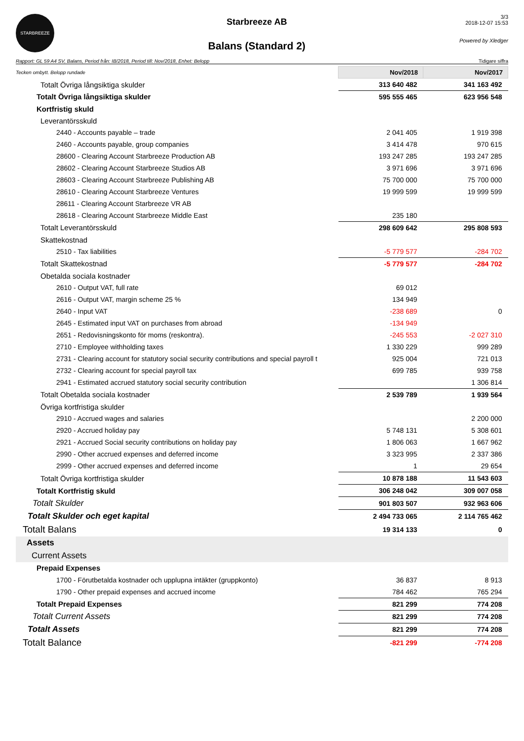STARBREEZE
Starbreeze AB
Balans (Standard 2)
3/3
2018-12-07 15:53
Powered by Xledger
Rapport: GL 59 A4 SV, Balans, Period från: IB/2018, Period till: Nov/2018, Enhet: Belopp Tidigare siffra
| Tecken ombytt. Belopp rundade | Nov/2018 | Nov/2017 |
| Totalt Övriga långsiktiga skulder | 313 640 482 | 341 163 492 |
| Totalt Övriga långsiktiga skulder | 595 555 465 | 623 956 548 |
| Kortfristig skuld | | |
| Leverantörsskuld | | |
| 2440 - Accounts payable – trade | 2 041 405 | 1 919 398 |
| 2460 - Accounts payable, group companies | 3 414 478 | 970 615 |
| 28600 - Clearing Account Starbreeze Production AB | 193 247 285 | 193 247 285 |
| 28602 - Clearing Account Starbreeze Studios AB | 3 971 696 | 3 971 696 |
| 28603 - Clearing Account Starbreeze Publishing AB | 75 700 000 | 75 700 000 |
| 28610 - Clearing Account Starbreeze Ventures | 19 999 599 | 19 999 599 |
| 28611 - Clearing Account Starbreeze VR AB | | |
| 28618 - Clearing Account Starbreeze Middle East | 235 180 | |
| Totalt Leverantörsskuld | 298 609 642 | 295 808 593 |
| Skattekostnad | | |
| 2510 - Tax liabilities | -5 779 577 | -284 702 |
| Totalt Skattekostnad | -5 779 577 | -284 702 |
| Obetalda sociala kostnader | | |
| 2610 - Output VAT, full rate | 69 012 | |
| 2616 - Output VAT, margin scheme 25 % | 134 949 | |
| 2640 - Input VAT | -238 689 | 0 |
| 2645 - Estimated input VAT on purchases from abroad | -134 949 | |
| 2651 - Redovisningskonto för moms (reskontra). | -245 553 | -2 027 310 |
| 2710 - Employee withholding taxes | 1 330 229 | 999 289 |
| 2731 - Clearing account for statutory social security contributions and special payroll t | 925 004 | 721 013 |
| 2732 - Clearing account for special payroll tax | 699 785 | 939 758 |
| 2941 - Estimated accrued statutory social security contribution | | 1 306 814 |
| Totalt Obetalda sociala kostnader | 2 539 789 | 1 939 564 |
| Övriga kortfristiga skulder | | |
| 2910 - Accrued wages and salaries | | 2 200 000 |
| 2920 - Accrued holiday pay | 5 748 131 | 5 308 601 |
| 2921 - Accrued Social security contributions on holiday pay | 1 806 063 | 1 667 962 |
| 2990 - Other accrued expenses and deferred income | 3 323 995 | 2 337 386 |
| 2999 - Other accrued expenses and deferred income | 1 | 29 654 |
| Totalt Övriga kortfristiga skulder | 10 878 188 | 11 543 603 |
| Totalt Kortfristig skuld | 306 248 042 | 309 007 058 |
| Totalt Skulder | 901 803 507 | 932 963 606 |
| Totalt Skulder och eget kapital | 2 494 733 065 | 2 114 765 462 |
| Totalt Balans | 19 314 133 | 0 |
| Assets | | |
| Current Assets | | |
| Prepaid Expenses | | |
| 1700 - Förutbetalda kostnader och upplupna intäkter (gruppkonto) | 36 837 | 8 913 |
| 1790 - Other prepaid expenses and accrued income | 784 462 | 765 294 |
| Totalt Prepaid Expenses | 821 299 | 774 208 |
| Totalt Current Assets | 821 299 | 774 208 |
| Totalt Assets | 821 299 | 774 208 |
| Totalt Balance | -821 299 | -774 208 |